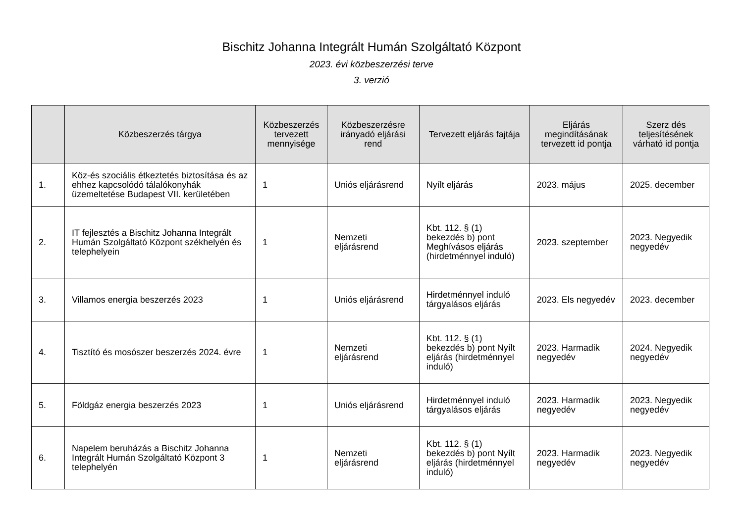Bischitz Johanna Integrált Humán Szolgáltató Központ
2023. évi közbeszerzési terve
3. verzió
| | Közbeszerzés tárgya | Közbeszerzés tervezett mennyisége | Közbeszerzésre irányadó eljárási rend | Tervezett eljárás fajtája | Eljárás megindításának tervezett id pontja | Szerz dés teljesítésének várható id pontja |
| --- | --- | --- | --- | --- | --- | --- |
| 1. | Köz-és szociális étkeztetés biztosítása és az ehhez kapcsolódó tálalókonyhák üzemeltetése Budapest VII. kerületében | 1 | Uniós eljárásrend | Nyílt eljárás | 2023. május | 2025. december |
| 2. | IT fejlesztés a Bischitz Johanna Integrált Humán Szolgáltató Központ székhelyén és telephelyein | 1 | Nemzeti eljárásrend | Kbt. 112. § (1) bekezdés b) pont Meghívásos eljárás (hirdetménnyel induló) | 2023. szeptember | 2023. Negyedik negyedév |
| 3. | Villamos energia beszerzés 2023 | 1 | Uniós eljárásrend | Hirdetménnyel induló tárgyalásos eljárás | 2023. Els negyedév | 2023. december |
| 4. | Tisztító és mosószer beszerzés 2024. évre | 1 | Nemzeti eljárásrend | Kbt. 112. § (1) bekezdés b) pont Nyílt eljárás (hirdetménnyel induló) | 2023. Harmadik negyedév | 2024. Negyedik negyedév |
| 5. | Földgáz energia beszerzés 2023 | 1 | Uniós eljárásrend | Hirdetménnyel induló tárgyalásos eljárás | 2023. Harmadik negyedév | 2023. Negyedik negyedév |
| 6. | Napelem beruházás a Bischitz Johanna Integrált Humán Szolgáltató Központ 3 telephelyén | 1 | Nemzeti eljárásrend | Kbt. 112. § (1) bekezdés b) pont Nyílt eljárás (hirdetménnyel induló) | 2023. Harmadik negyedév | 2023. Negyedik negyedév |